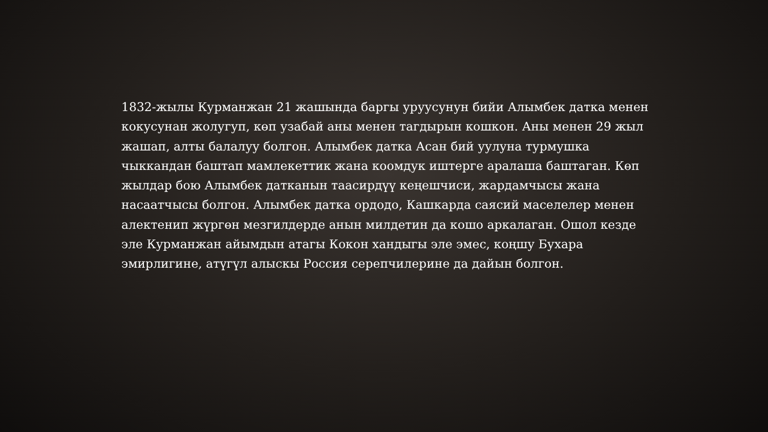1832-жылы Курманжан 21 жашында баргы уруусунун бийи Алымбек датка менен кокусунан жолугуп, көп узабай аны менен тагдырын кошкон. Аны менен 29 жыл жашап, алты балалуу болгон. Алымбек датка Асан бий уулуна турмушка чыккандан баштап мамлекеттик жана коомдук иштерге аралаша баштаган. Көп жылдар бою Алымбек датканын таасирдүү кеңешчиси, жардамчысы жана насаатчысы болгон. Алымбек датка ордодо, Кашкарда саясий маселелер менен алектенип жүргөн мезгилдерде анын милдетин да кошо аркалаган. Ошол кезде эле Курманжан айымдын атагы Кокон хандыгы эле эмес, коңшу Бухара эмирлигине, атүгүл алыскы Россия серепчилерине да дайын болгон.